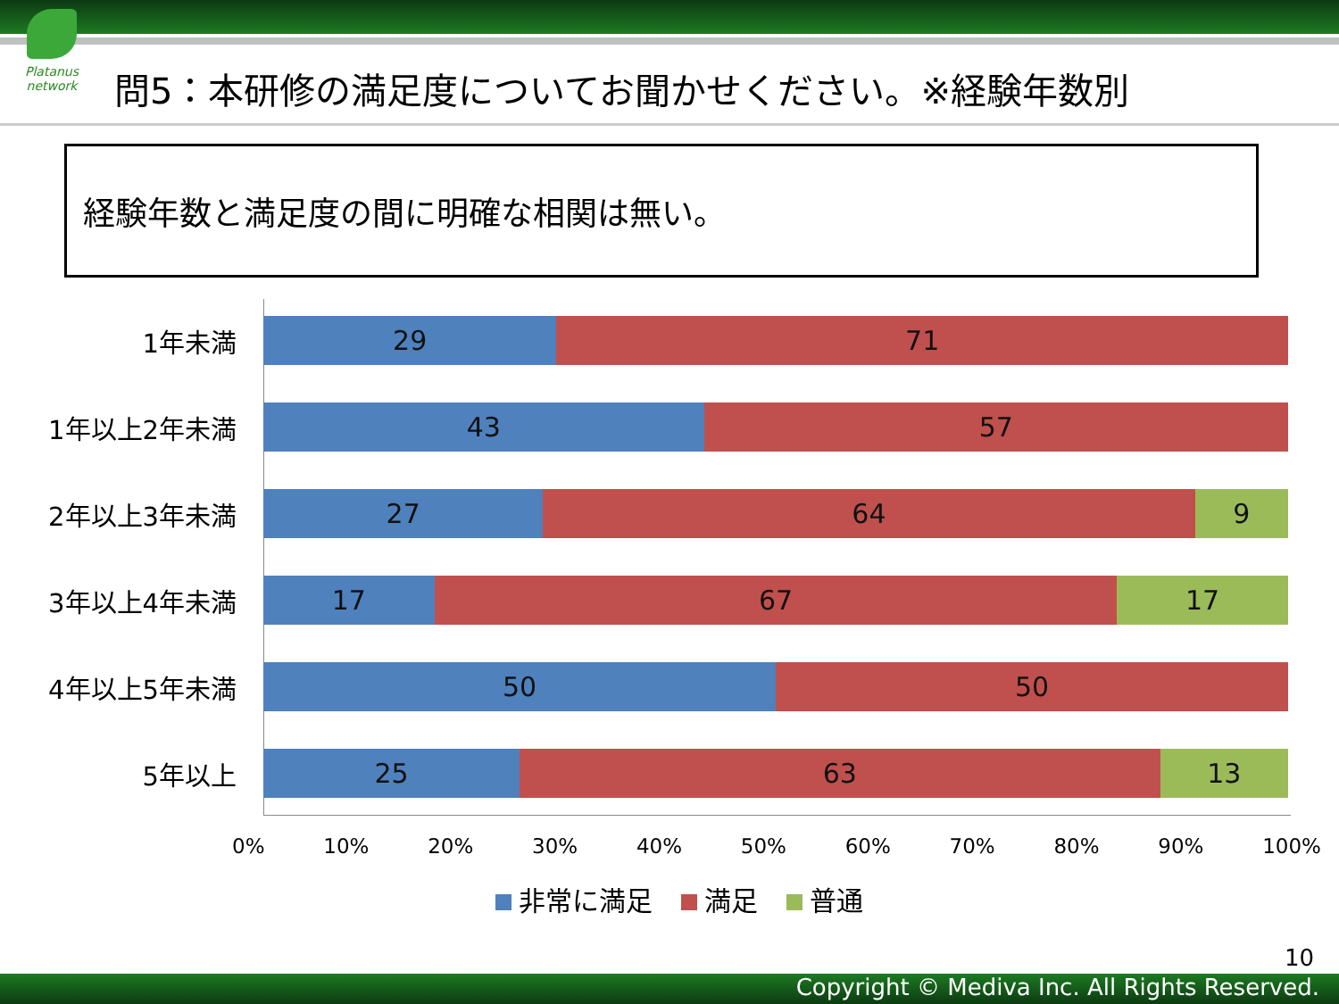Platanus network
問5：本研修の満足度についてお聞かせください。※経験年数別
経験年数と満足度の間に明確な相関は無い。
1年未満
29 71
1年以上2年未満
43 57
2年以上3年未満
27 64 9
3年以上4年未満
17 67 17
4年以上5年未満
50 50
5年以上
25 63 13
0% 10% 20% 30% 40% 50% 60% 70% 80% 90% 100%
非常に満足 満足 普通
10
Copyright © Mediva Inc. All Rights Reserved.